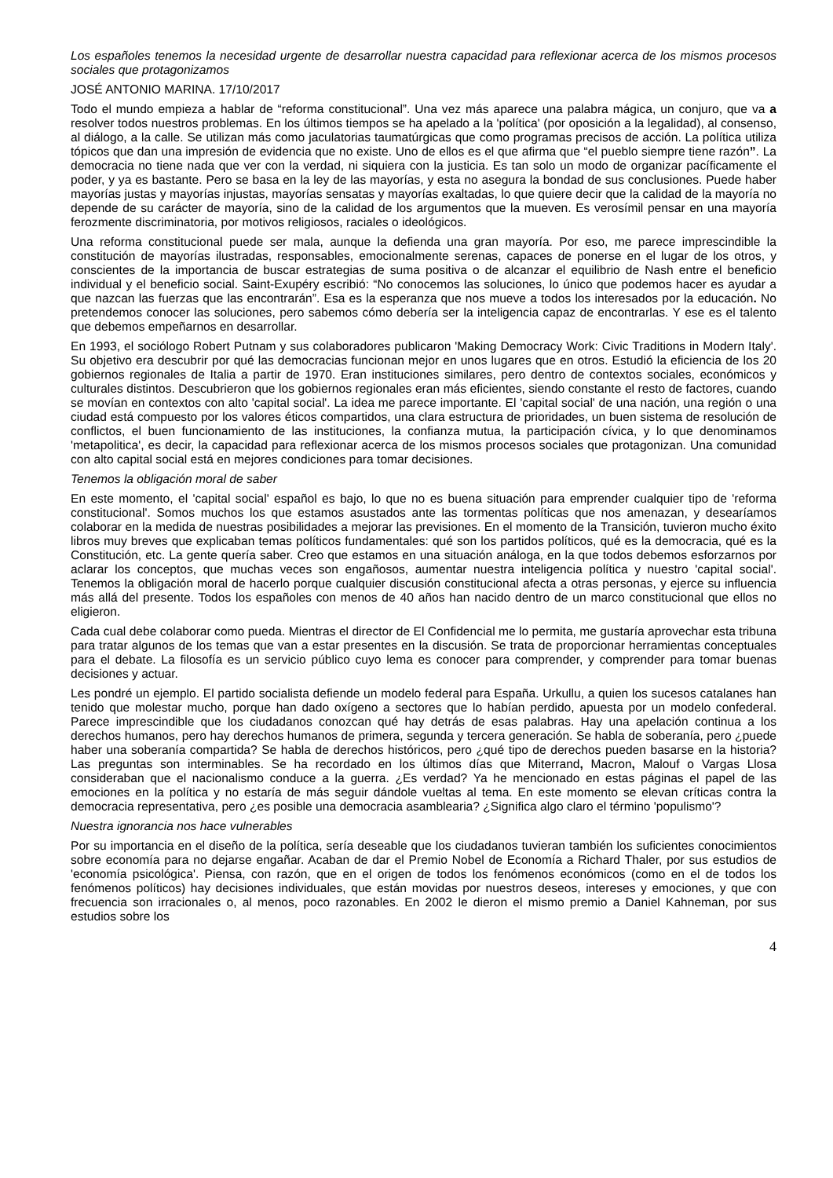Los españoles tenemos la necesidad urgente de desarrollar nuestra capacidad para reflexionar acerca de los mismos procesos sociales que protagonizamos
JOSÉ ANTONIO MARINA. 17/10/2017
Todo el mundo empieza a hablar de “reforma constitucional”. Una vez más aparece una palabra mágica, un conjuro, que va a resolver todos nuestros problemas. En los últimos tiempos se ha apelado a la 'política' (por oposición a la legalidad), al consenso, al diálogo, a la calle. Se utilizan más como jaculatorias taumatúrgicas que como programas precisos de acción. La política utiliza tópicos que dan una impresión de evidencia que no existe. Uno de ellos es el que afirma que “el pueblo siempre tiene razón”. La democracia no tiene nada que ver con la verdad, ni siquiera con la justicia. Es tan solo un modo de organizar pacíficamente el poder, y ya es bastante. Pero se basa en la ley de las mayorías, y esta no asegura la bondad de sus conclusiones. Puede haber mayorías justas y mayorías injustas, mayorías sensatas y mayorías exaltadas, lo que quiere decir que la calidad de la mayoría no depende de su carácter de mayoría, sino de la calidad de los argumentos que la mueven. Es verosímil pensar en una mayoría ferozmente discriminatoria, por motivos religiosos, raciales o ideológicos.
Una reforma constitucional puede ser mala, aunque la defienda una gran mayoría. Por eso, me parece imprescindible la constitución de mayorías ilustradas, responsables, emocionalmente serenas, capaces de ponerse en el lugar de los otros, y conscientes de la importancia de buscar estrategias de suma positiva o de alcanzar el equilibrio de Nash entre el beneficio individual y el beneficio social. Saint-Exupéry escribió: “No conocemos las soluciones, lo único que podemos hacer es ayudar a que nazcan las fuerzas que las encontrarán”. Esa es la esperanza que nos mueve a todos los interesados por la educación. No pretendemos conocer las soluciones, pero sabemos cómo debería ser la inteligencia capaz de encontrarlas. Y ese es el talento que debemos empeñarnos en desarrollar.
En 1993, el sociólogo Robert Putnam y sus colaboradores publicaron 'Making Democracy Work: Civic Traditions in Modern Italy'. Su objetivo era descubrir por qué las democracias funcionan mejor en unos lugares que en otros. Estudió la eficiencia de los 20 gobiernos regionales de Italia a partir de 1970. Eran instituciones similares, pero dentro de contextos sociales, económicos y culturales distintos. Descubrieron que los gobiernos regionales eran más eficientes, siendo constante el resto de factores, cuando se movían en contextos con alto 'capital social'. La idea me parece importante. El 'capital social' de una nación, una región o una ciudad está compuesto por los valores éticos compartidos, una clara estructura de prioridades, un buen sistema de resolución de conflictos, el buen funcionamiento de las instituciones, la confianza mutua, la participación cívica, y lo que denominamos 'metapolitica', es decir, la capacidad para reflexionar acerca de los mismos procesos sociales que protagonizan. Una comunidad con alto capital social está en mejores condiciones para tomar decisiones.
Tenemos la obligación moral de saber
En este momento, el 'capital social' español es bajo, lo que no es buena situación para emprender cualquier tipo de 'reforma constitucional'. Somos muchos los que estamos asustados ante las tormentas políticas que nos amenazan, y desearíamos colaborar en la medida de nuestras posibilidades a mejorar las previsiones. En el momento de la Transición, tuvieron mucho éxito libros muy breves que explicaban temas políticos fundamentales: qué son los partidos políticos, qué es la democracia, qué es la Constitución, etc. La gente quería saber. Creo que estamos en una situación análoga, en la que todos debemos esforzarnos por aclarar los conceptos, que muchas veces son engañosos, aumentar nuestra inteligencia política y nuestro 'capital social'. Tenemos la obligación moral de hacerlo porque cualquier discusión constitucional afecta a otras personas, y ejerce su influencia más allá del presente. Todos los españoles con menos de 40 años han nacido dentro de un marco constitucional que ellos no eligieron.
Cada cual debe colaborar como pueda. Mientras el director de El Confidencial me lo permita, me gustaría aprovechar esta tribuna para tratar algunos de los temas que van a estar presentes en la discusión. Se trata de proporcionar herramientas conceptuales para el debate. La filosofía es un servicio público cuyo lema es conocer para comprender, y comprender para tomar buenas decisiones y actuar.
Les pondré un ejemplo. El partido socialista defiende un modelo federal para España. Urkullu, a quien los sucesos catalanes han tenido que molestar mucho, porque han dado oxígeno a sectores que lo habían perdido, apuesta por un modelo confederal. Parece imprescindible que los ciudadanos conozcan qué hay detrás de esas palabras. Hay una apelación continua a los derechos humanos, pero hay derechos humanos de primera, segunda y tercera generación. Se habla de soberanía, pero ¿puede haber una soberanía compartida? Se habla de derechos históricos, pero ¿qué tipo de derechos pueden basarse en la historia? Las preguntas son interminables. Se ha recordado en los últimos días que Miterrand, Macron, Malouf o Vargas Llosa consideraban que el nacionalismo conduce a la guerra. ¿Es verdad? Ya he mencionado en estas páginas el papel de las emociones en la política y no estaría de más seguir dándole vueltas al tema. En este momento se elevan críticas contra la democracia representativa, pero ¿es posible una democracia asamblearia? ¿Significa algo claro el término 'populismo'?
Nuestra ignorancia nos hace vulnerables
Por su importancia en el diseño de la política, sería deseable que los ciudadanos tuvieran también los suficientes conocimientos sobre economía para no dejarse engañar. Acaban de dar el Premio Nobel de Economía a Richard Thaler, por sus estudios de 'economía psicológica'. Piensa, con razón, que en el origen de todos los fenómenos económicos (como en el de todos los fenómenos políticos) hay decisiones individuales, que están movidas por nuestros deseos, intereses y emociones, y que con frecuencia son irracionales o, al menos, poco razonables. En 2002 le dieron el mismo premio a Daniel Kahneman, por sus estudios sobre los
4